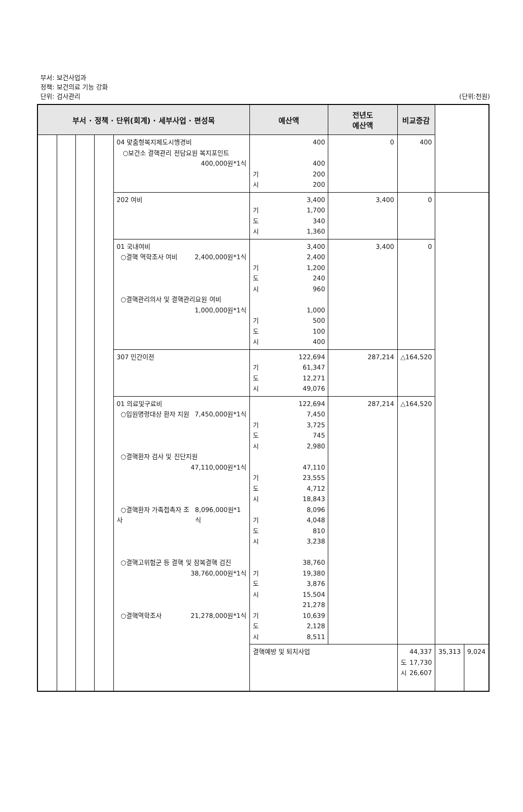부서: 보건사업과
정책: 보건의료 기능 강화
단위: 검사관리 (단위:천원)
| 부서 · 정책 · 단위(회계) · 세부사업 · 편성목 | | | | | 예산액 | 전년도 예산액 | 비교증감 | | |
| --- | --- | --- | --- | --- | --- | --- | --- | --- | --- |
| | | | | 04 맞춤형복지제도시행경비 ○보건소 결핵관리 전담요원 복지포인트 400,000원*1식 | 400 400 기 200 시 200 | 0 | 400 | | |
| | | | | 202 여비 | 3,400 기 1,700 도 340 시 1,360 | 3,400 | 0 | | |
| | | | | 01 국내여비 ○결핵 역학조사 여비 2,400,000원*1식 ○결핵관리의사 및 결핵관리요원 여비 1,000,000원*1식 | 3,400 2,400 기 1,200 도 240 시 960 1,000 기 500 도 100 시 400 | 3,400 | 0 | | |
| | | | | 307 민간이전 | 122,694 기 61,347 도 12,271 시 49,076 | 287,214 | △164,520 | | |
| | | | | 01 의료및구료비 ○입원명령대상 환자 지원 7,450,000원*1식 ○결핵환자 검사 및 진단지원 47,110,000원*1식 ○결핵환자 가족접촉자 조사 8,096,000원*1식 ○결핵고위험군 등 결핵 및 잠복결핵 검진 38,760,000원*1식 ○결핵역학조사 21,278,000원*1식 | 122,694 7,450 기 3,725 도 745 시 2,980 47,110 기 23,555 도 4,712 시 18,843 8,096 기 4,048 도 810 시 3,238 38,760 기 19,380 도 3,876 시 15,504 21,278 기 10,639 도 2,128 시 8,511 | 287,214 | △164,520 | | |
| | | | | | 결핵예방 및 퇴치사업 | | 44,337 도 17,730 시 26,607 | 35,313 | 9,024 |